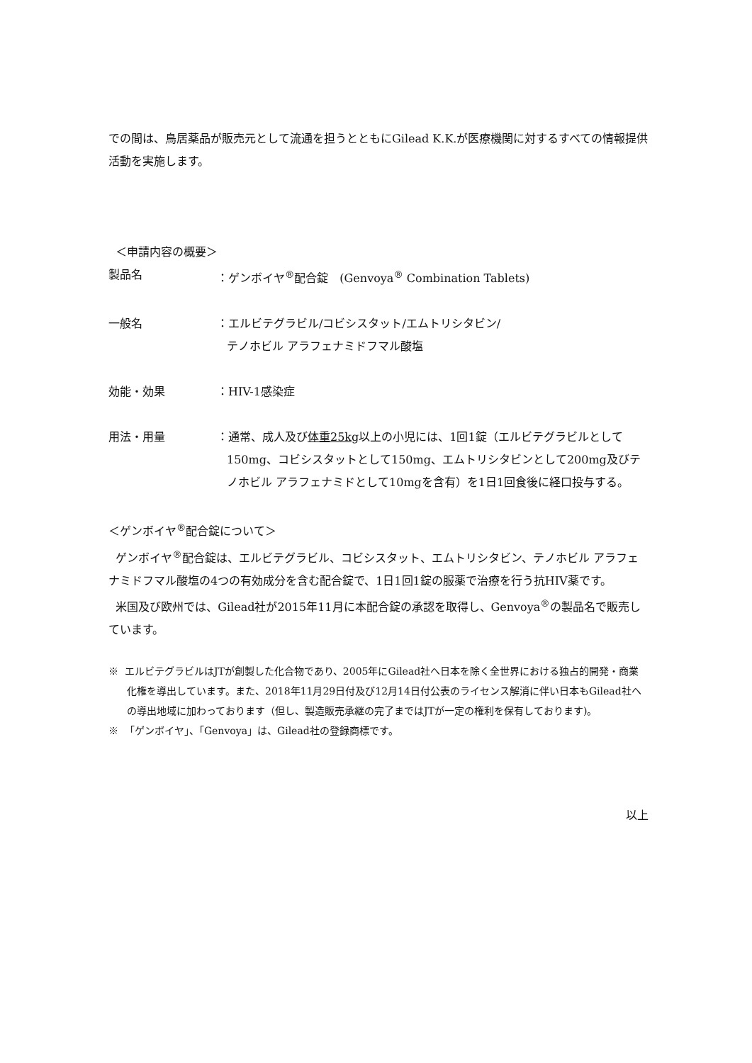での間は、鳥居薬品が販売元として流通を担うとともにGilead K.K.が医療機関に対するすべての情報提供活動を実施します。
＜申請内容の概要＞
製品名 ：ゲンボイヤ<sup>®</sup>配合錠　(Genvoya<sup>®</sup> Combination Tablets)
一般名 ：エルビテグラビル/コビシスタット/エムトリシタビン/
テノホビル アラフェナミドフマル酸塩
効能・効果 ：HIV-1感染症
用法・用量 ：通常、成人及び体重25kg以上の小児には、1回1錠（エルビテグラビルとして150mg、コビシスタットとして150mg、エムトリシタビンとして200mg及びテノホビル アラフェナミドとして10mgを含有）を1日1回食後に経口投与する。
＜ゲンボイヤ<sup>®</sup>配合錠について＞
ゲンボイヤ<sup>®</sup>配合錠は、エルビテグラビル、コビシスタット、エムトリシタビン、テノホビル アラフェナミドフマル酸塩の4つの有効成分を含む配合錠で、1日1回1錠の服薬で治療を行う抗HIV薬です。
米国及び欧州では、Gilead社が2015年11月に本配合錠の承認を取得し、Genvoya<sup>®</sup>の製品名で販売しています。
※ エルビテグラビルはJTが創製した化合物であり、2005年にGilead社へ日本を除く全世界における独占的開発・商業化権を導出しています。また、2018年11月29日付及び12月14日付公表のライセンス解消に伴い日本もGilead社への導出地域に加わっております（但し、製造販売承継の完了まではJTが一定の権利を保有しております)。
※ 「ゲンボイヤ」、「Genvoya」は、Gilead社の登録商標です。
以上